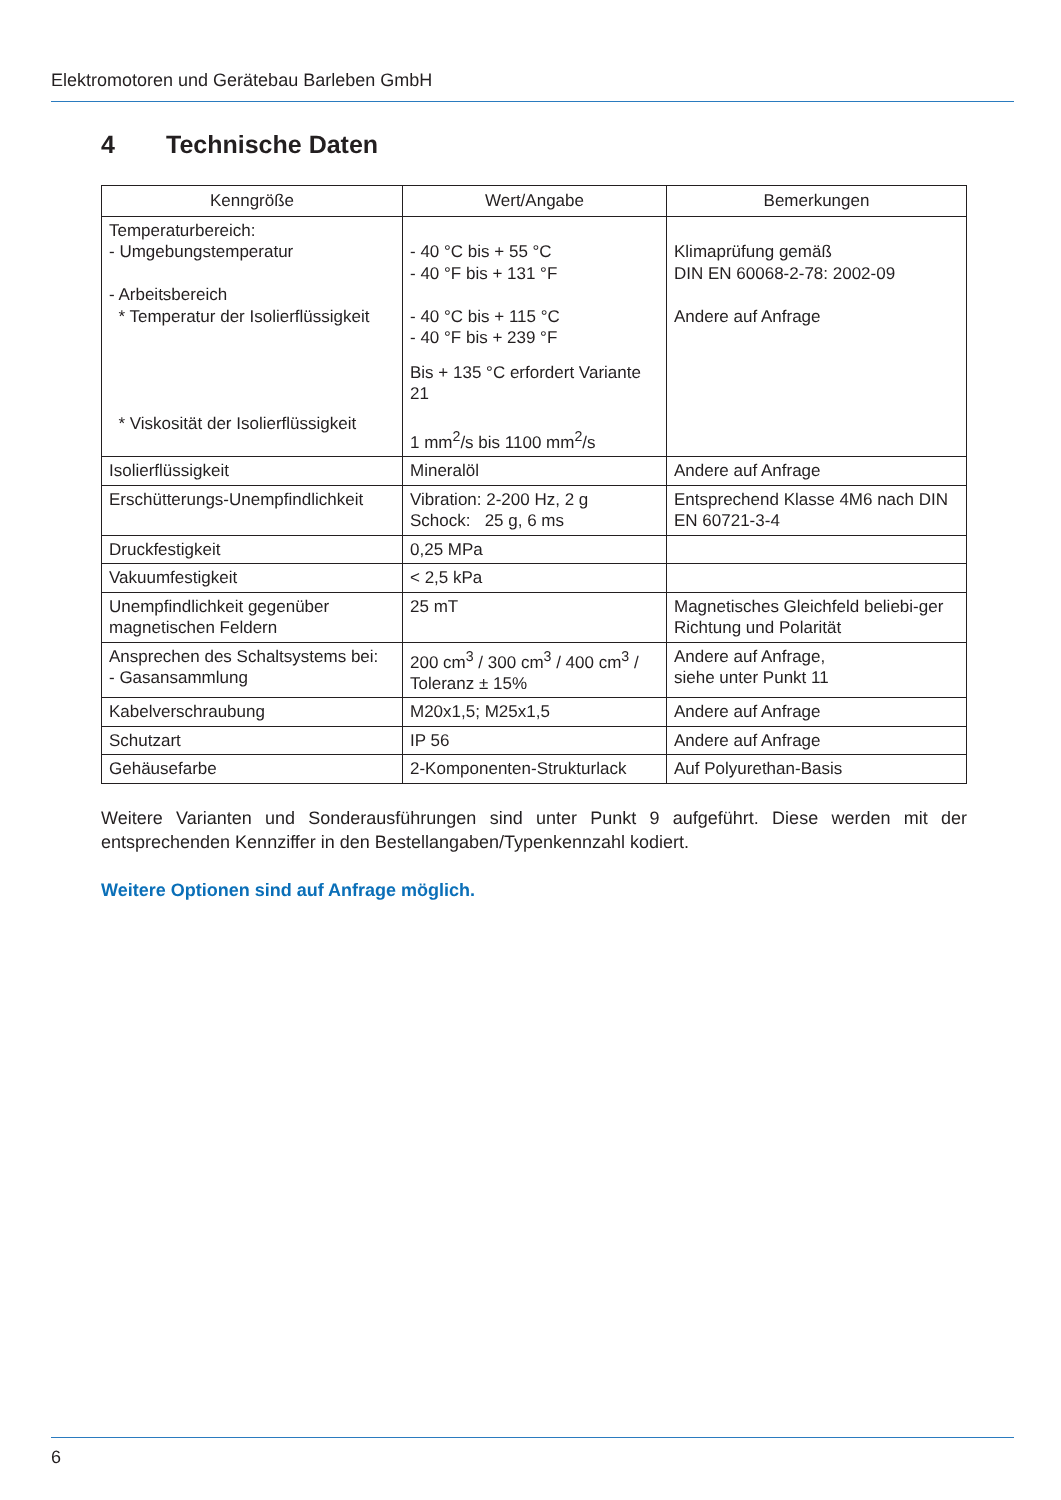Elektromotoren und Gerätebau Barleben GmbH
4 Technische Daten
| Kenngröße | Wert/Angabe | Bemerkungen |
| --- | --- | --- |
| Temperaturbereich: - Umgebungstemperatur - Arbeitsbereich * Temperatur der Isolierflüssigkeit * Viskosität der Isolierflüssigkeit | - 40 °C bis + 55 °C - 40 °F bis + 131 °F - 40 °C bis + 115 °C - 40 °F bis + 239 °F Bis + 135 °C erfordert Variante 21 1 mm<sup>2</sup>/s bis 1100 mm<sup>2</sup>/s | Klimaprüfung gemäß DIN EN 60068-2-78: 2002-09 Andere auf Anfrage |
| Isolierflüssigkeit | Mineralöl | Andere auf Anfrage |
| Erschütterungs-Unempfindlichkeit | Vibration: 2-200 Hz, 2 g Schock: 25 g, 6 ms | Entsprechend Klasse 4M6 nach DIN EN 60721-3-4 |
| Druckfestigkeit | 0,25 MPa | |
| Vakuumfestigkeit | < 2,5 kPa | |
| Unempfindlichkeit gegenüber magnetischen Feldern | 25 mT | Magnetisches Gleichfeld beliebi-ger Richtung und Polarität |
| Ansprechen des Schaltsystems bei: - Gasansammlung | 200 cm<sup>3</sup> / 300 cm<sup>3</sup> / 400 cm<sup>3</sup> / Toleranz ± 15% | Andere auf Anfrage, siehe unter Punkt 11 |
| Kabelverschraubung | M20x1,5; M25x1,5 | Andere auf Anfrage |
| Schutzart | IP 56 | Andere auf Anfrage |
| Gehäusefarbe | 2-Komponenten-Strukturlack | Auf Polyurethan-Basis |
Weitere Varianten und Sonderausführungen sind unter Punkt 9 aufgeführt. Diese werden mit der entsprechenden Kennziffer in den Bestellangaben/Typenkennzahl kodiert.
Weitere Optionen sind auf Anfrage möglich.
6